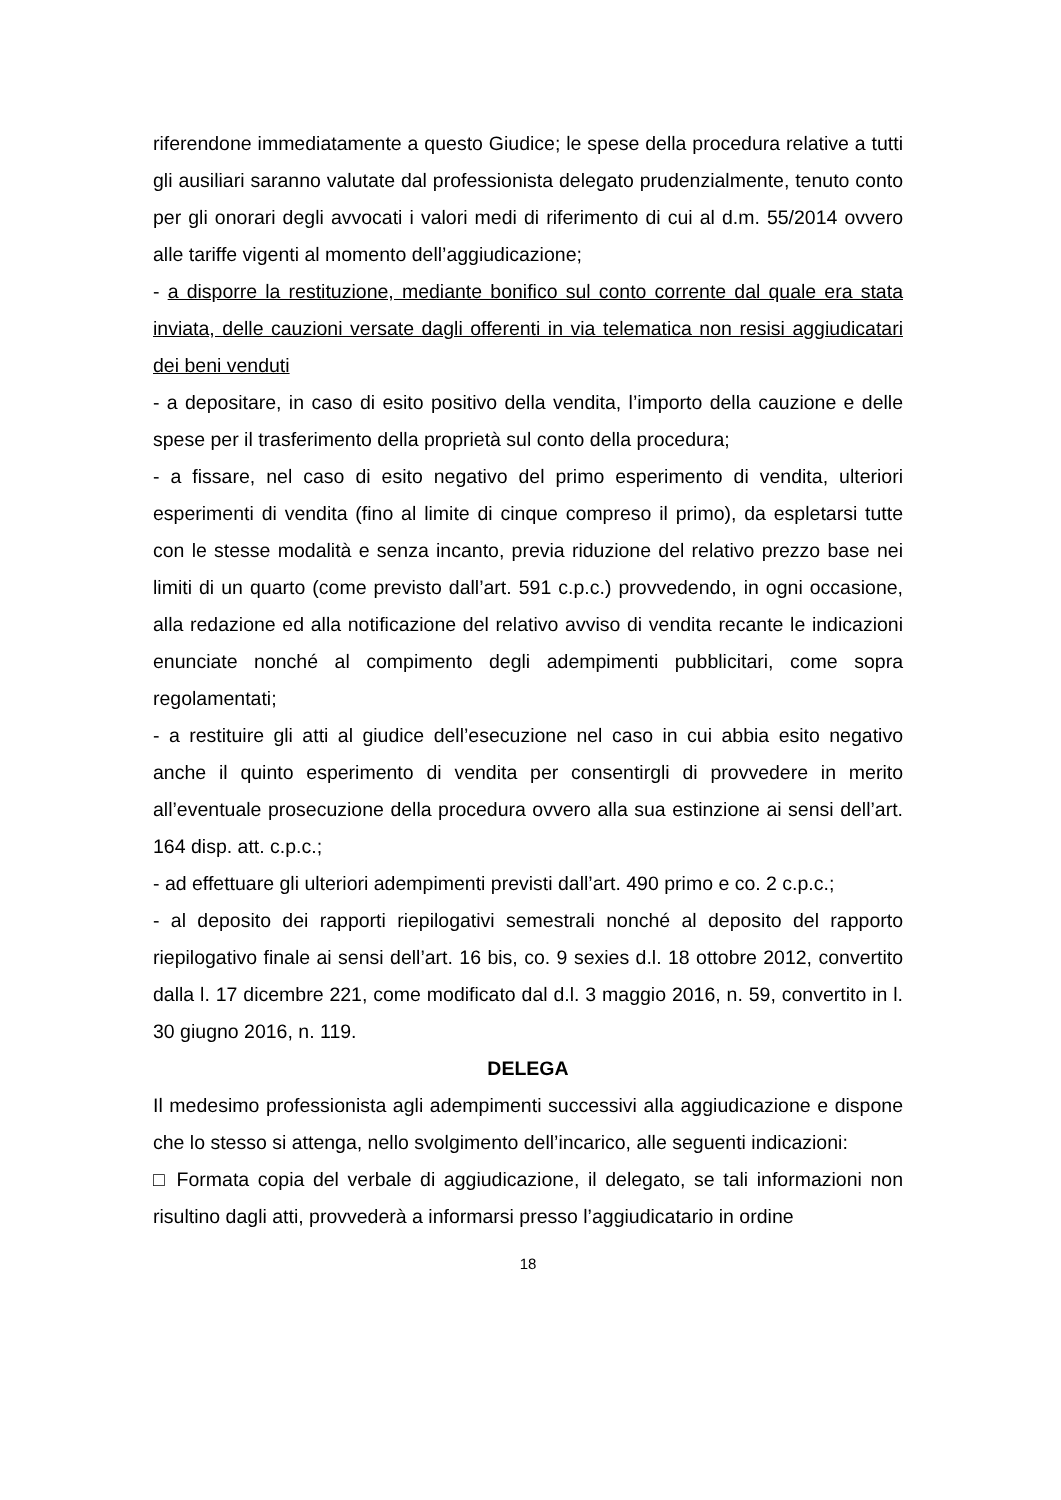riferendone immediatamente a questo Giudice; le spese della procedura relative a tutti gli ausiliari saranno valutate dal professionista delegato prudenzialmente, tenuto conto per gli onorari degli avvocati i valori medi di riferimento di cui al d.m. 55/2014 ovvero alle tariffe vigenti al momento dell’aggiudicazione;
- a disporre la restituzione, mediante bonifico sul conto corrente dal quale era stata inviata, delle cauzioni versate dagli offerenti in via telematica non resisi aggiudicatari dei beni venduti
- a depositare, in caso di esito positivo della vendita, l’importo della cauzione e delle spese per il trasferimento della proprietà sul conto della procedura;
- a fissare, nel caso di esito negativo del primo esperimento di vendita, ulteriori esperimenti di vendita (fino al limite di cinque compreso il primo), da espletarsi tutte con le stesse modalità e senza incanto, previa riduzione del relativo prezzo base nei limiti di un quarto (come previsto dall’art. 591 c.p.c.) provvedendo, in ogni occasione, alla redazione ed alla notificazione del relativo avviso di vendita recante le indicazioni enunciate nonché al compimento degli adempimenti pubblicitari, come sopra regolamentati;
- a restituire gli atti al giudice dell’esecuzione nel caso in cui abbia esito negativo anche il quinto esperimento di vendita per consentirgli di provvedere in merito all’eventuale prosecuzione della procedura ovvero alla sua estinzione ai sensi dell’art. 164 disp. att. c.p.c.;
- ad effettuare gli ulteriori adempimenti previsti dall’art. 490 primo e co. 2 c.p.c.;
- al deposito dei rapporti riepilogativi semestrali nonché al deposito del rapporto riepilogativo finale ai sensi dell’art. 16 bis, co. 9 sexies d.l. 18 ottobre 2012, convertito dalla l. 17 dicembre 221, come modificato dal d.l. 3 maggio 2016, n. 59, convertito in l. 30 giugno 2016, n. 119.
DELEGA
Il medesimo professionista agli adempimenti successivi alla aggiudicazione e dispone che lo stesso si attenga, nello svolgimento dell’incarico, alle seguenti indicazioni:
□ Formata copia del verbale di aggiudicazione, il delegato, se tali informazioni non risultino dagli atti, provvederà a informarsi presso l’aggiudicatario in ordine
18